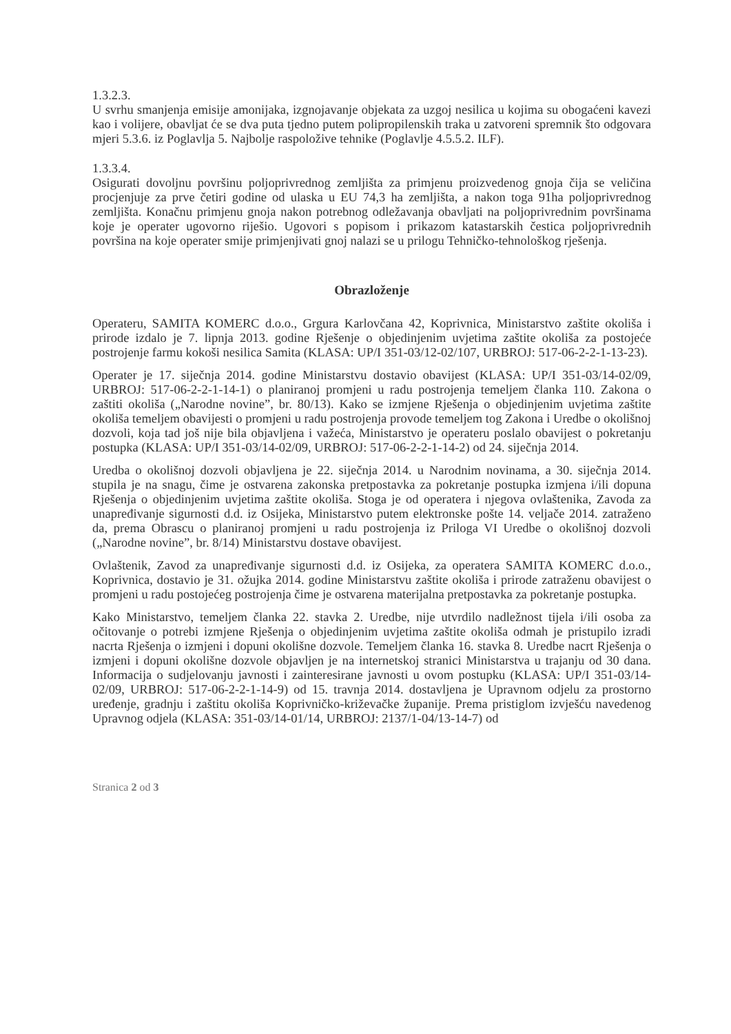1.3.2.3.
U svrhu smanjenja emisije amonijaka, izgnojavanje objekata za uzgoj nesilica u kojima su obogaćeni kavezi kao i volijere, obavljat će se dva puta tjedno putem polipropilenskih traka u zatvoreni spremnik što odgovara mjeri 5.3.6. iz Poglavlja 5. Najbolje raspoložive tehnike (Poglavlje 4.5.5.2. ILF).
1.3.3.4.
Osigurati dovoljnu površinu poljoprivrednog zemljišta za primjenu proizvedenog gnoja čija se veličina procjenjuje za prve četiri godine od ulaska u EU 74,3 ha zemljišta, a nakon toga 91ha poljoprivrednog zemljišta. Konačnu primjenu gnoja nakon potrebnog odležavanja obavljati na poljoprivrednim površinama koje je operater ugovorno riješio. Ugovori s popisom i prikazom katastarskih čestica poljoprivrednih površina na koje operater smije primjenjivati gnoj nalazi se u prilogu Tehničko-tehnološkog rješenja.
Obrazloženje
Operateru, SAMITA KOMERC d.o.o., Grgura Karlovčana 42, Koprivnica, Ministarstvo zaštite okoliša i prirode izdalo je 7. lipnja 2013. godine Rješenje o objedinjenim uvjetima zaštite okoliša za postojeće postrojenje farmu kokoši nesilica Samita (KLASA: UP/I 351-03/12-02/107, URBROJ: 517-06-2-2-1-13-23).
Operater je 17. siječnja 2014. godine Ministarstvu dostavio obavijest (KLASA: UP/I 351-03/14-02/09, URBROJ: 517-06-2-2-1-14-1) o planiranoj promjeni u radu postrojenja temeljem članka 110. Zakona o zaštiti okoliša („Narodne novine”, br. 80/13). Kako se izmjene Rješenja o objedinjenim uvjetima zaštite okoliša temeljem obavijesti o promjeni u radu postrojenja provode temeljem tog Zakona i Uredbe o okolišnoj dozvoli, koja tad još nije bila objavljena i važeća, Ministarstvo je operateru poslalo obavijest o pokretanju postupka (KLASA: UP/I 351-03/14-02/09, URBROJ: 517-06-2-2-1-14-2) od 24. siječnja 2014.
Uredba o okolišnoj dozvoli objavljena je 22. siječnja 2014. u Narodnim novinama, a 30. siječnja 2014. stupila je na snagu, čime je ostvarena zakonska pretpostavka za pokretanje postupka izmjena i/ili dopuna Rješenja o objedinjenim uvjetima zaštite okoliša. Stoga je od operatera i njegova ovlaštenika, Zavoda za unapređivanje sigurnosti d.d. iz Osijeka, Ministarstvo putem elektronske pošte 14. veljače 2014. zatraženo da, prema Obrascu o planiranoj promjeni u radu postrojenja iz Priloga VI Uredbe o okolišnoj dozvoli („Narodne novine”, br. 8/14) Ministarstvu dostave obavijest.
Ovlaštenik, Zavod za unapređivanje sigurnosti d.d. iz Osijeka, za operatera SAMITA KOMERC d.o.o., Koprivnica, dostavio je 31. ožujka 2014. godine Ministarstvu zaštite okoliša i prirode zatraženu obavijest o promjeni u radu postojećeg postrojenja čime je ostvarena materijalna pretpostavka za pokretanje postupka.
Kako Ministarstvo, temeljem članka 22. stavka 2. Uredbe, nije utvrdilo nadležnost tijela i/ili osoba za očitovanje o potrebi izmjene Rješenja o objedinjenim uvjetima zaštite okoliša odmah je pristupilo izradi nacrta Rješenja o izmjeni i dopuni okolišne dozvole. Temeljem članka 16. stavka 8. Uredbe nacrt Rješenja o izmjeni i dopuni okolišne dozvole objavljen je na internetskoj stranici Ministarstva u trajanju od 30 dana. Informacija o sudjelovanju javnosti i zainteresirane javnosti u ovom postupku (KLASA: UP/I 351-03/14-02/09, URBROJ: 517-06-2-2-1-14-9) od 15. travnja 2014. dostavljena je Upravnom odjelu za prostorno uređenje, gradnju i zaštitu okoliša Koprivničko-križevačke županije. Prema pristiglom izvješću navedenog Upravnog odjela (KLASA: 351-03/14-01/14, URBROJ: 2137/1-04/13-14-7) od
Stranica 2 od 3